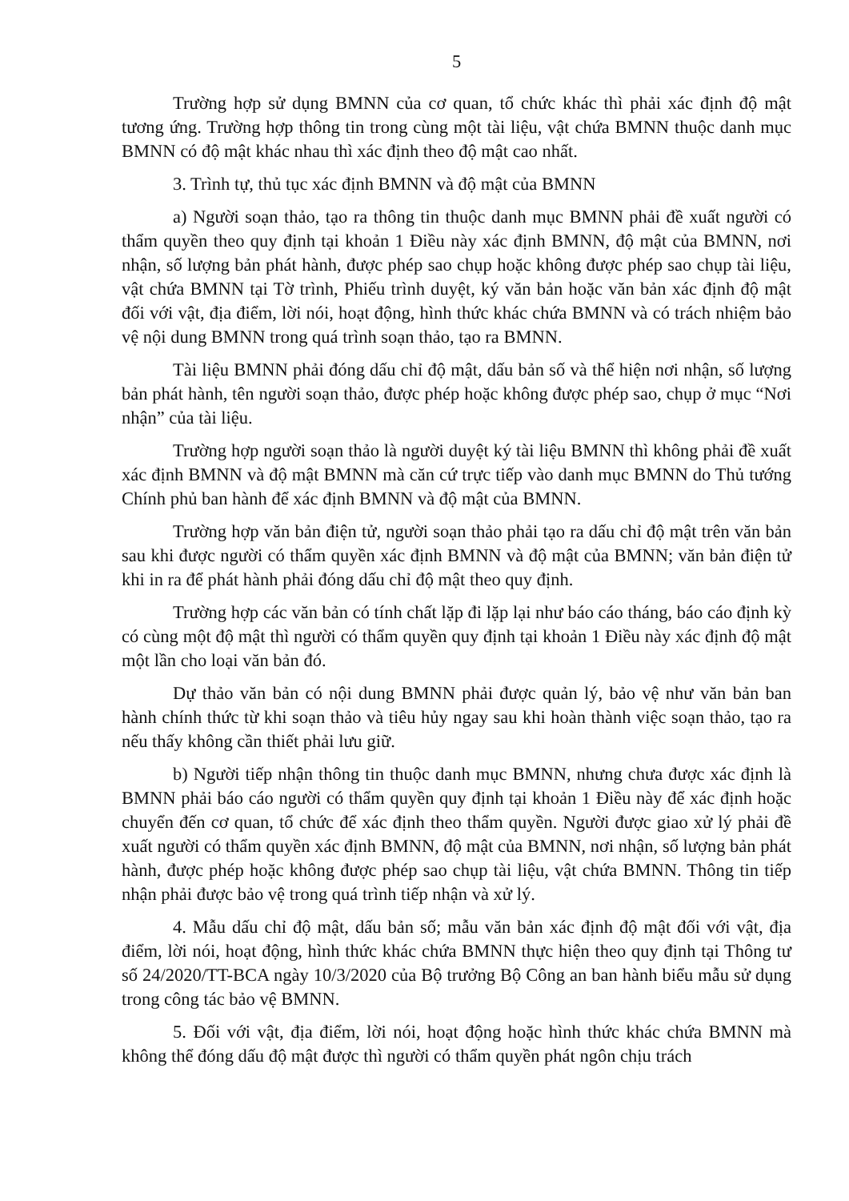5
Trường hợp sử dụng BMNN của cơ quan, tổ chức khác thì phải xác định độ mật tương ứng. Trường hợp thông tin trong cùng một tài liệu, vật chứa BMNN thuộc danh mục BMNN có độ mật khác nhau thì xác định theo độ mật cao nhất.
3. Trình tự, thủ tục xác định BMNN và độ mật của BMNN
a) Người soạn thảo, tạo ra thông tin thuộc danh mục BMNN phải đề xuất người có thẩm quyền theo quy định tại khoản 1 Điều này xác định BMNN, độ mật của BMNN, nơi nhận, số lượng bản phát hành, được phép sao chụp hoặc không được phép sao chụp tài liệu, vật chứa BMNN tại Tờ trình, Phiếu trình duyệt, ký văn bản hoặc văn bản xác định độ mật đối với vật, địa điểm, lời nói, hoạt động, hình thức khác chứa BMNN và có trách nhiệm bảo vệ nội dung BMNN trong quá trình soạn thảo, tạo ra BMNN.
Tài liệu BMNN phải đóng dấu chỉ độ mật, dấu bản số và thể hiện nơi nhận, số lượng bản phát hành, tên người soạn thảo, được phép hoặc không được phép sao, chụp ở mục “Nơi nhận” của tài liệu.
Trường hợp người soạn thảo là người duyệt ký tài liệu BMNN thì không phải đề xuất xác định BMNN và độ mật BMNN mà căn cứ trực tiếp vào danh mục BMNN do Thủ tướng Chính phủ ban hành để xác định BMNN và độ mật của BMNN.
Trường hợp văn bản điện tử, người soạn thảo phải tạo ra dấu chỉ độ mật trên văn bản sau khi được người có thẩm quyền xác định BMNN và độ mật của BMNN; văn bản điện tử khi in ra để phát hành phải đóng dấu chỉ độ mật theo quy định.
Trường hợp các văn bản có tính chất lặp đi lặp lại như báo cáo tháng, báo cáo định kỳ có cùng một độ mật thì người có thẩm quyền quy định tại khoản 1 Điều này xác định độ mật một lần cho loại văn bản đó.
Dự thảo văn bản có nội dung BMNN phải được quản lý, bảo vệ như văn bản ban hành chính thức từ khi soạn thảo và tiêu hủy ngay sau khi hoàn thành việc soạn thảo, tạo ra nếu thấy không cần thiết phải lưu giữ.
b) Người tiếp nhận thông tin thuộc danh mục BMNN, nhưng chưa được xác định là BMNN phải báo cáo người có thẩm quyền quy định tại khoản 1 Điều này để xác định hoặc chuyển đến cơ quan, tổ chức để xác định theo thẩm quyền. Người được giao xử lý phải đề xuất người có thẩm quyền xác định BMNN, độ mật của BMNN, nơi nhận, số lượng bản phát hành, được phép hoặc không được phép sao chụp tài liệu, vật chứa BMNN. Thông tin tiếp nhận phải được bảo vệ trong quá trình tiếp nhận và xử lý.
4. Mẫu dấu chỉ độ mật, dấu bản số; mẫu văn bản xác định độ mật đối với vật, địa điểm, lời nói, hoạt động, hình thức khác chứa BMNN thực hiện theo quy định tại Thông tư số 24/2020/TT-BCA ngày 10/3/2020 của Bộ trưởng Bộ Công an ban hành biểu mẫu sử dụng trong công tác bảo vệ BMNN.
5. Đối với vật, địa điểm, lời nói, hoạt động hoặc hình thức khác chứa BMNN mà không thể đóng dấu độ mật được thì người có thẩm quyền phát ngôn chịu trách